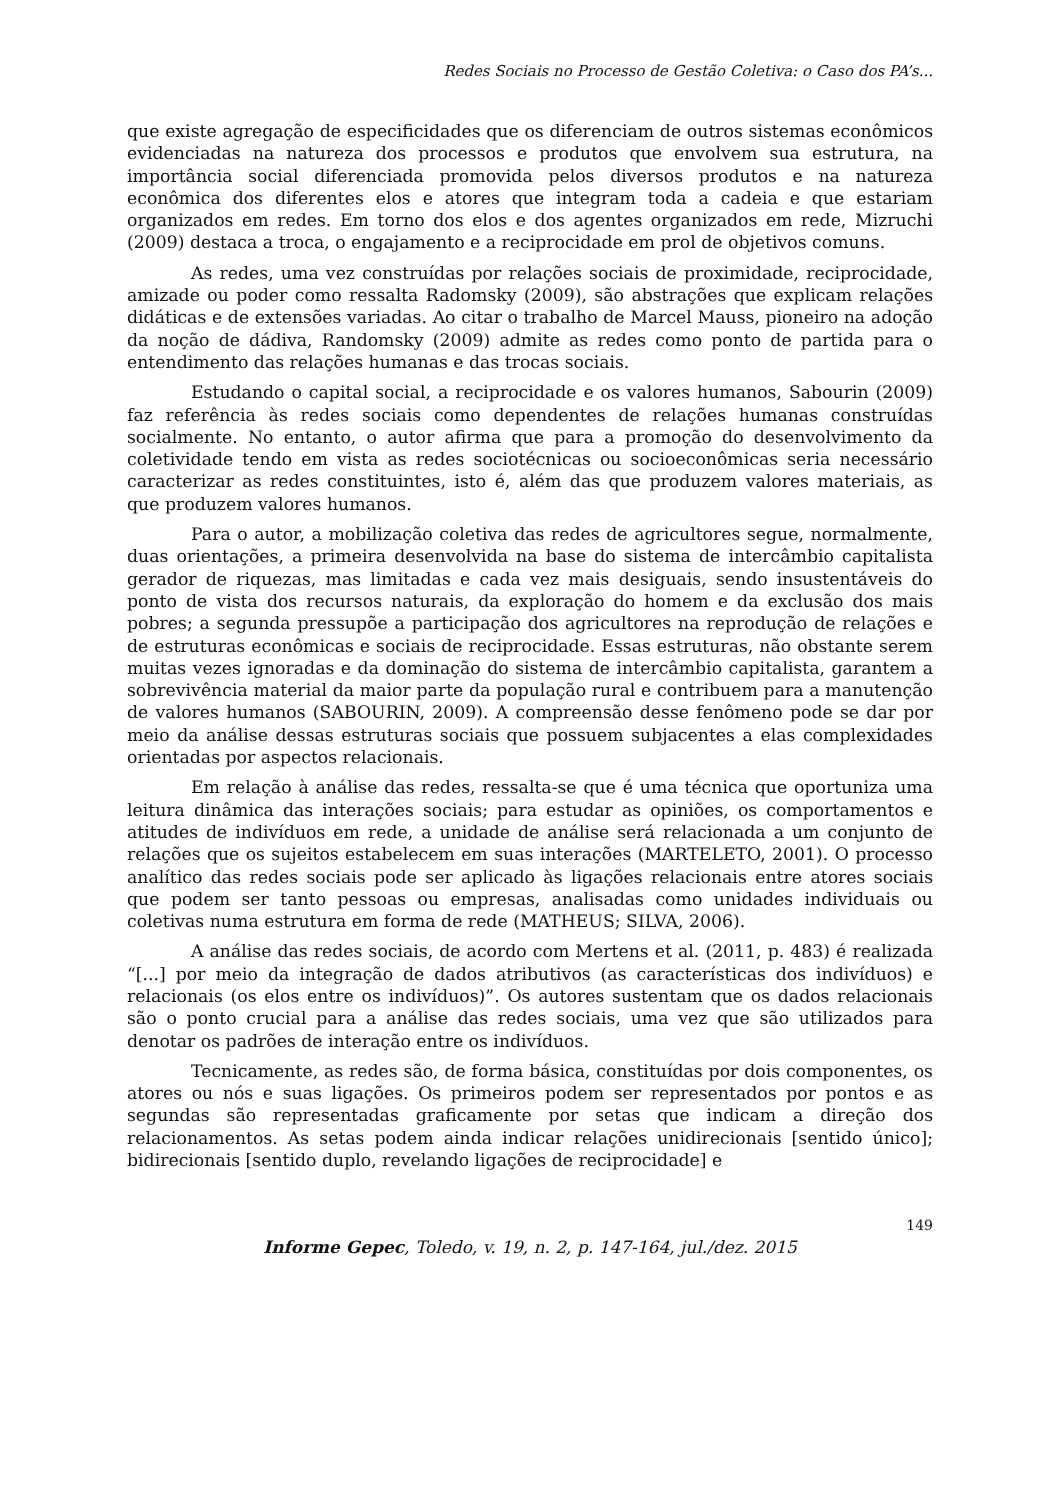Redes Sociais no Processo de Gestão Coletiva: o Caso dos PA’s...
que existe agregação de especificidades que os diferenciam de outros sistemas econômicos evidenciadas na natureza dos processos e produtos que envolvem sua estrutura, na importância social diferenciada promovida pelos diversos produtos e na natureza econômica dos diferentes elos e atores que integram toda a cadeia e que estariam organizados em redes. Em torno dos elos e dos agentes organizados em rede, Mizruchi (2009) destaca a troca, o engajamento e a reciprocidade em prol de objetivos comuns.
As redes, uma vez construídas por relações sociais de proximidade, reciprocidade, amizade ou poder como ressalta Radomsky (2009), são abstrações que explicam relações didáticas e de extensões variadas. Ao citar o trabalho de Marcel Mauss, pioneiro na adoção da noção de dádiva, Randomsky (2009) admite as redes como ponto de partida para o entendimento das relações humanas e das trocas sociais.
Estudando o capital social, a reciprocidade e os valores humanos, Sabourin (2009) faz referência às redes sociais como dependentes de relações humanas construídas socialmente. No entanto, o autor afirma que para a promoção do desenvolvimento da coletividade tendo em vista as redes sociotécnicas ou socioeconômicas seria necessário caracterizar as redes constituintes, isto é, além das que produzem valores materiais, as que produzem valores humanos.
Para o autor, a mobilização coletiva das redes de agricultores segue, normalmente, duas orientações, a primeira desenvolvida na base do sistema de intercâmbio capitalista gerador de riquezas, mas limitadas e cada vez mais desiguais, sendo insustentáveis do ponto de vista dos recursos naturais, da exploração do homem e da exclusão dos mais pobres; a segunda pressupõe a participação dos agricultores na reprodução de relações e de estruturas econômicas e sociais de reciprocidade. Essas estruturas, não obstante serem muitas vezes ignoradas e da dominação do sistema de intercâmbio capitalista, garantem a sobrevivência material da maior parte da população rural e contribuem para a manutenção de valores humanos (SABOURIN, 2009). A compreensão desse fenômeno pode se dar por meio da análise dessas estruturas sociais que possuem subjacentes a elas complexidades orientadas por aspectos relacionais.
Em relação à análise das redes, ressalta-se que é uma técnica que oportuniza uma leitura dinâmica das interações sociais; para estudar as opiniões, os comportamentos e atitudes de indivíduos em rede, a unidade de análise será relacionada a um conjunto de relações que os sujeitos estabelecem em suas interações (MARTELETO, 2001). O processo analítico das redes sociais pode ser aplicado às ligações relacionais entre atores sociais que podem ser tanto pessoas ou empresas, analisadas como unidades individuais ou coletivas numa estrutura em forma de rede (MATHEUS; SILVA, 2006).
A análise das redes sociais, de acordo com Mertens et al. (2011, p. 483) é realizada “[...] por meio da integração de dados atributivos (as características dos indivíduos) e relacionais (os elos entre os indivíduos)”. Os autores sustentam que os dados relacionais são o ponto crucial para a análise das redes sociais, uma vez que são utilizados para denotar os padrões de interação entre os indivíduos.
Tecnicamente, as redes são, de forma básica, constituídas por dois componentes, os atores ou nós e suas ligações. Os primeiros podem ser representados por pontos e as segundas são representadas graficamente por setas que indicam a direção dos relacionamentos. As setas podem ainda indicar relações unidirecionais [sentido único]; bidirecionais [sentido duplo, revelando ligações de reciprocidade] e
149
Informe Gepec, Toledo, v. 19, n. 2, p. 147-164, jul./dez. 2015